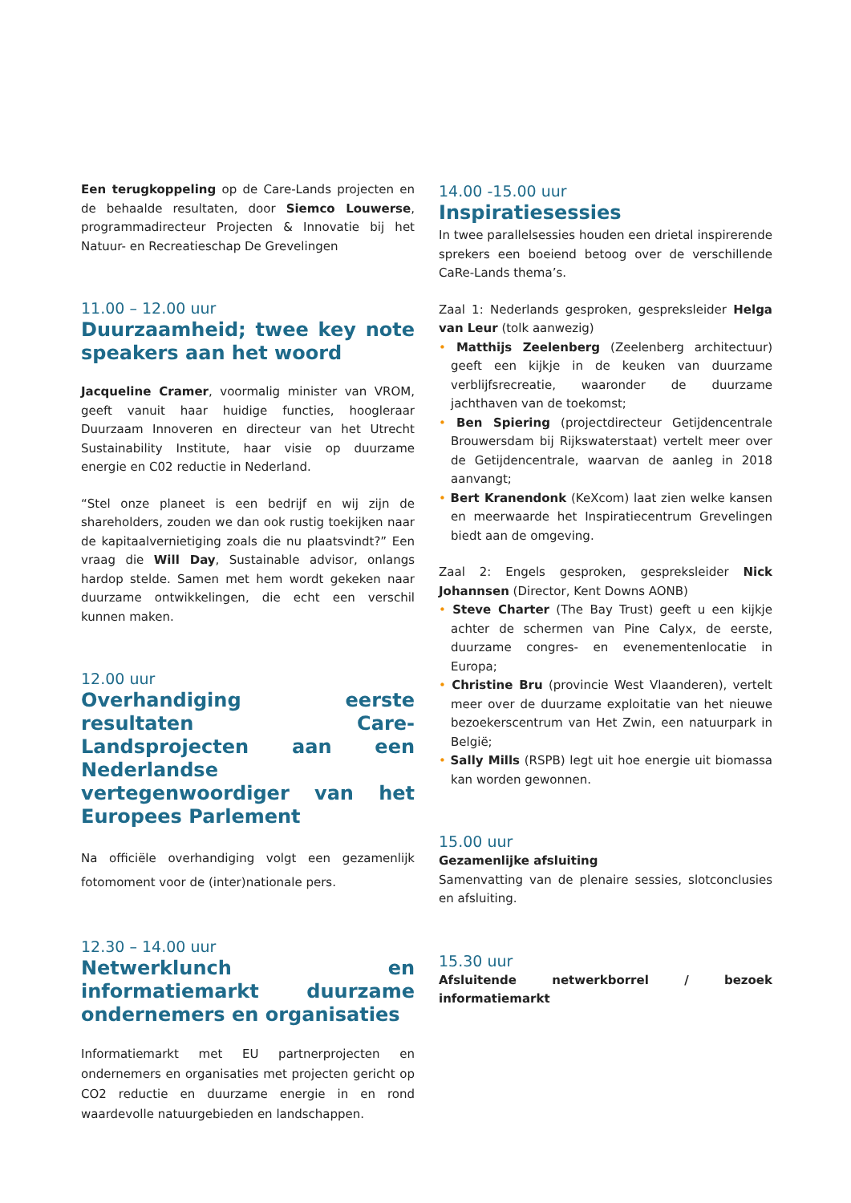Een terugkoppeling op de Care-Lands projecten en de behaalde resultaten, door Siemco Louwerse, programmadirecteur Projecten & Innovatie bij het Natuur- en Recreatieschap De Grevelingen
11.00 – 12.00 uur
Duurzaamheid; twee key note speakers aan het woord
Jacqueline Cramer, voormalig minister van VROM, geeft vanuit haar huidige functies, hoogleraar Duurzaam Innoveren en directeur van het Utrecht Sustainability Institute, haar visie op duurzame energie en C02 reductie in Nederland.
“Stel onze planeet is een bedrijf en wij zijn de shareholders, zouden we dan ook rustig toekijken naar de kapitaalvernietiging zoals die nu plaatsvindt?” Een vraag die Will Day, Sustainable advisor, onlangs hardop stelde. Samen met hem wordt gekeken naar duurzame ontwikkelingen, die echt een verschil kunnen maken.
12.00 uur
Overhandiging eerste resultaten Care-Landsprojecten aan een Nederlandse vertegenwoordiger van het Europees Parlement
Na officiële overhandiging volgt een gezamenlijk fotomoment voor de (inter)nationale pers.
12.30 – 14.00 uur
Netwerklunch en informatiemarkt duurzame ondernemers en organisaties
Informatiemarkt met EU partnerprojecten en ondernemers en organisaties met projecten gericht op CO2 reductie en duurzame energie in en rond waardevolle natuurgebieden en landschappen.
14.00 -15.00 uur
Inspiratiesessies
In twee parallelsessies houden een drietal inspirerende sprekers een boeiend betoog over de verschillende CaRe-Lands thema’s.
Zaal 1: Nederlands gesproken, gespreksleider Helga van Leur (tolk aanwezig)
• Matthijs Zeelenberg (Zeelenberg architectuur) geeft een kijkje in de keuken van duurzame verblijfsrecreatie, waaronder de duurzame jachthaven van de toekomst;
• Ben Spiering (projectdirecteur Getijdencentrale Brouwersdam bij Rijkswaterstaat) vertelt meer over de Getijdencentrale, waarvan de aanleg in 2018 aanvangt;
• Bert Kranendonk (KeXcom) laat zien welke kansen en meerwaarde het Inspiratiecentrum Grevelingen biedt aan de omgeving.
Zaal 2: Engels gesproken, gespreksleider Nick Johannsen (Director, Kent Downs AONB)
• Steve Charter (The Bay Trust) geeft u een kijkje achter de schermen van Pine Calyx, de eerste, duurzame congres- en evenementenlocatie in Europa;
• Christine Bru (provincie West Vlaanderen), vertelt meer over de duurzame exploitatie van het nieuwe bezoekerscentrum van Het Zwin, een natuurpark in België;
• Sally Mills (RSPB) legt uit hoe energie uit biomassa kan worden gewonnen.
15.00 uur
Gezamenlijke afsluiting
Samenvatting van de plenaire sessies, slotconclusies en afsluiting.
15.30 uur
Afsluitende netwerkborrel / bezoek informatiemarkt